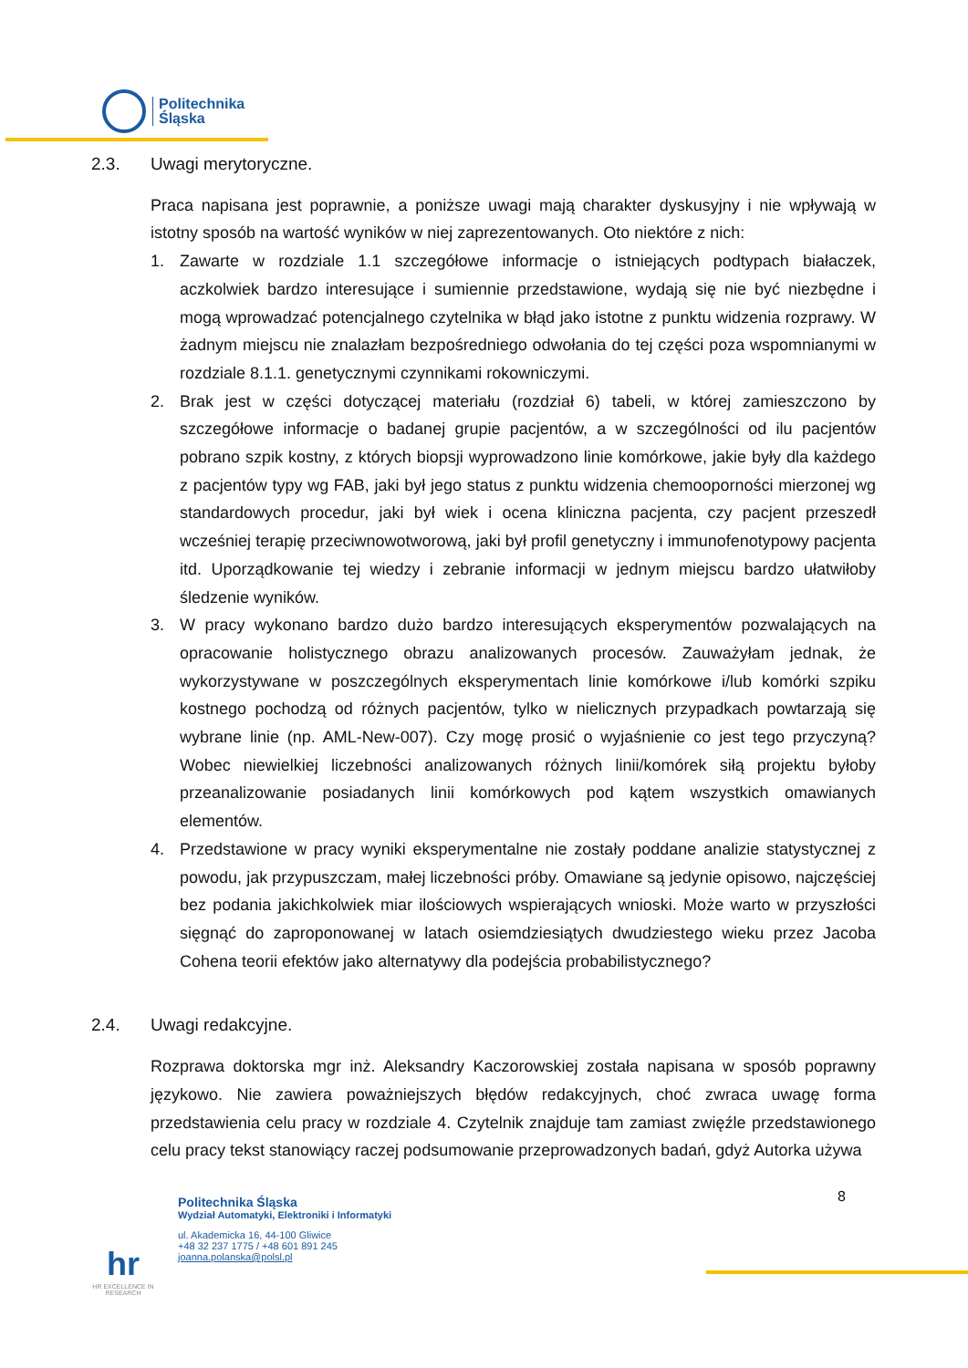Politechnika
Śląska
2.3. Uwagi merytoryczne.
Praca napisana jest poprawnie, a poniższe uwagi mają charakter dyskusyjny i nie wpływają w istotny sposób na wartość wyników w niej zaprezentowanych. Oto niektóre z nich:
1. Zawarte w rozdziale 1.1 szczegółowe informacje o istniejących podtypach białaczek, aczkolwiek bardzo interesujące i sumiennie przedstawione, wydają się nie być niezbędne i mogą wprowadzać potencjalnego czytelnika w błąd jako istotne z punktu widzenia rozprawy. W żadnym miejscu nie znalazłam bezpośredniego odwołania do tej części poza wspomnianymi w rozdziale 8.1.1. genetycznymi czynnikami rokowniczymi.
2. Brak jest w części dotyczącej materiału (rozdział 6) tabeli, w której zamieszczono by szczegółowe informacje o badanej grupie pacjentów, a w szczególności od ilu pacjentów pobrano szpik kostny, z których biopsji wyprowadzono linie komórkowe, jakie były dla każdego z pacjentów typy wg FAB, jaki był jego status z punktu widzenia chemooporności mierzonej wg standardowych procedur, jaki był wiek i ocena kliniczna pacjenta, czy pacjent przeszedł wcześniej terapię przeciwnowotworową, jaki był profil genetyczny i immunofenotypowy pacjenta itd. Uporządkowanie tej wiedzy i zebranie informacji w jednym miejscu bardzo ułatwiłoby śledzenie wyników.
3. W pracy wykonano bardzo dużo bardzo interesujących eksperymentów pozwalających na opracowanie holistycznego obrazu analizowanych procesów. Zauważyłam jednak, że wykorzystywane w poszczególnych eksperymentach linie komórkowe i/lub komórki szpiku kostnego pochodzą od różnych pacjentów, tylko w nielicznych przypadkach powtarzają się wybrane linie (np. AML-New-007). Czy mogę prosić o wyjaśnienie co jest tego przyczyną? Wobec niewielkiej liczebności analizowanych różnych linii/komórek siłą projektu byłoby przeanalizowanie posiadanych linii komórkowych pod kątem wszystkich omawianych elementów.
4. Przedstawione w pracy wyniki eksperymentalne nie zostały poddane analizie statystycznej z powodu, jak przypuszczam, małej liczebności próby. Omawiane są jedynie opisowo, najczęściej bez podania jakichkolwiek miar ilościowych wspierających wnioski. Może warto w przyszłości sięgnąć do zaproponowanej w latach osiemdziesiątych dwudziestego wieku przez Jacoba Cohena teorii efektów jako alternatywy dla podejścia probabilistycznego?
2.4. Uwagi redakcyjne.
Rozprawa doktorska mgr inż. Aleksandry Kaczorowskiej została napisana w sposób poprawny językowo. Nie zawiera poważniejszych błędów redakcyjnych, choć zwraca uwagę forma przedstawienia celu pracy w rozdziale 4. Czytelnik znajduje tam zamiast zwięźle przedstawionego celu pracy tekst stanowiący raczej podsumowanie przeprowadzonych badań, gdyż Autorka używa
8
hr
HR EXCELLENCE IN RESEARCH
Politechnika Śląska
Wydział Automatyki, Elektroniki i Informatyki
ul. Akademicka 16, 44-100 Gliwice
+48 32 237 1775 / +48 601 891 245
joanna.polanska@polsl.pl